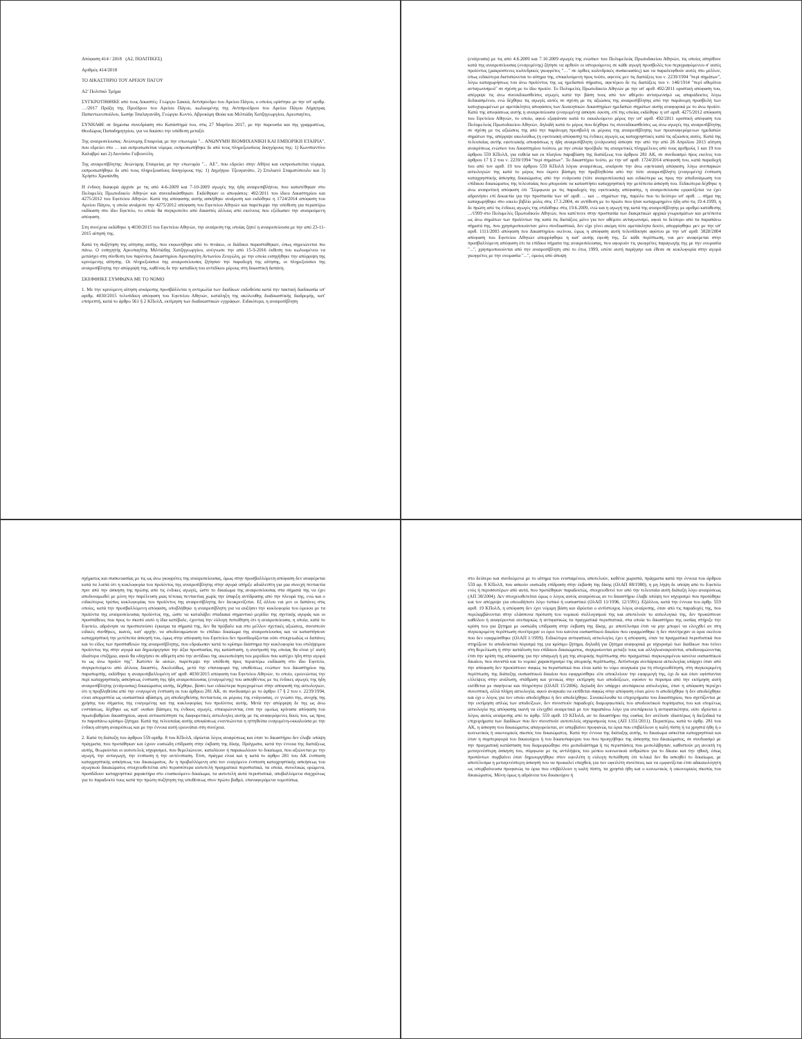Απόφαση 414 / 2018 (Α2, ΠΟΛΙΤΙΚΕΣ)
Αριθμός 414/2018
ΤΟ ΔΙΚΑΣΤΗΡΙΟ ΤΟΥ ΑΡΕΙΟΥ ΠΑΓΟΥ
Α2' Πολιτικό Τμήμα
ΣΥΓΚΡΟΤΗΘΗΚΕ από τους Δικαστές: Γεώργιο Σακκά, Αντιπρόεδρο του Αρείου Πάγου, ο οποίος ορίστηκε με την υπ' αριθμ. …/2017 Πράξη της Προέδρου του Αρείου Πάγου, κωλυομένης της Αντιπροέδρου του Αρείου Πάγου Δήμητρας Παπαντωνοπούλου, Ιωσήφ Τσαλαγανίδη, Γεώργιο Κοντό, Αβροκόμη Θούα και Μιλτιάδη Χατζηγεωργίου, Αρεοπαγίτες.
ΣΥΝΗΛΘΕ σε δημόσια συνεδρίαση στο Κατάστημά του, στις 27 Μαρτίου 2017, με την παρουσία και της γραμματέως, Θεοδώρας Παπαδημητρίου, για να δικάσει την υπόθεση μεταξύ:
Της αναιρεσείουσας: Ανώνυμης Εταιρείας με την επωνυμία "... ΑΝΩΝΥΜΗ ΒΙΟΜΗΧΑΝΙΚΗ ΚΑΙ ΕΜΠΟΡΙΚΗ ΕΤΑΙΡΙΑ", που εδρεύει στο … και εκπροσωπείται νόμιμα, εκπροσωπήθηκε δε από τους πληρεξουσίους δικηγόρους της: 1) Κωνσταντίνο Καλαβρό και 2) Διονύσιο Γαβουνέλη.
Της αναιρεσίβλητης: Ανώνυμης Εταιρείας με την επωνυμία "... ΑΕ", που εδρεύει στην Αθήνα και εκπροσωπείται νόμιμα, εκπροσωπήθηκε δε από τους πληρεξουσίους δικηγόρους της: 1) Δημήτριο Τζουγανάτο, 2) Στυλιανό Σταματόπουλο και 3) Χρήστο Χρυσάνθη.
Η ένδικη διαφορά άρχισε με τις από 4-6-2009 και 7-10-2009 αγωγές της ήδη αναιρεσιβλήτου, που κατατέθηκαν στο Πολυμελές Πρωτοδικείο Αθηνών και συνεκδικάσθηκαν. Εκδόθηκαν οι αποφάσεις: 492/2011 του ίδιου Δικαστηρίου και 4275/2012 του Εφετείου Αθηνών. Κατά της απόφασης αυτής ασκήθηκε αναίρεση και εκδόθηκε η 1724/2014 απόφαση του Αρείου Πάγου, η οποία αναίρεσε την 4275/2012 απόφαση του Εφετείου Αθηνών και παρέπεμψε την υπόθεση για περαιτέρω εκδίκαση στο ίδιο Εφετείο, το οποίο θα συγκροτείτο από δικαστές άλλους από εκείνους που εξέδωσαν την αναιρούμενη απόφαση.
Στη συνέχεια εκδόθηκε η 4030/2015 του Εφετείου Αθηνών, την αναίρεση της οποίας ζητεί η αναιρεσείουσα με την από 23-11-2015 αίτησή της.
Κατά τη συζήτηση της αίτησης αυτής, που εκφωνήθηκε από το πινάκιο, οι διάδικοι παραστάθηκαν, όπως σημειώνεται πιο πάνω. Ο εισηγητής Αρεοπαγίτης Μιλτιάδης Χατζηγεωργίου, ανέγνωσε την από 15-9-2016 έκθεση του κωλυομένου να μετάσχει στη σύνθεση του παρόντος Δικαστηρίου Αρεοπαγίτη Αντωνίου Ζευγώλη, με την οποία εισηγήθηκε την απόρριψη της κρινόμενης αίτησης. Οι πληρεξούσιοι της αναιρεσείουσας ζήτησαν την παραδοχή της αίτησης, οι πληρεξούσιοι της αναιρεσίβλητης την απόρριψή της, καθένας δε την καταδίκη του αντιδίκου μέρους στη δικαστική δαπάνη.
ΣΚΕΦΘΗΚΕ ΣΥΜΦΩΝΑ ΜΕ ΤΟ ΝΟΜΟ
1. Με την κρινόμενη αίτηση αναίρεσης προσβάλλεται η αντιμωλία των διαδίκων εκδοθείσα κατά την τακτική διαδικασία υπ' αριθμ. 4030/2015 τελεσίδικη απόφαση του Εφετείου Αθηνών, κατάληξη της ακόλουθης διαδικαστικής διαδρομής, κατ' επιτρεπτή, κατά το άρθρο 561 § 2 ΚΠολΔ, εκτίμηση των διαδικαστικών εγγράφων. Ειδικότερα, η αναιρεσίβλητη
(ενάγουσα) με τις από 4.6.2009 και 7.10.2009 αγωγές της ενώπιον του Πολυμελούς Πρωτοδικείου Αθηνών, τις οποίες απηύθυνε κατά της αναιρεσείουσας (εναγομένης) ζήτησε να αρθούν οι ιστορούμενες σε κάθε αγωγή προσβολές του περιγραφόμενου σ' αυτές προϊόντος (μακρόστενες κυλινδρικές γκοφρέτες "…" σε όρθιες κυλινδρικές συσκευασίες) και να παραλειφθούν αυτές στο μέλλον, όπως ειδικότερα διατυπώνεται το αίτημα της, επικαλούμενη προς τούτο, αφενός μεν τις διατάξεις του ν. 2239/1994 "περί σημάτων", λόγω καταχωρήσεως του άνω προϊόντος της ως ημεδαπού σήματος, αφετέρου δε τις διατάξεις του ν. 146/1914 "περί αθεμίτου ανταγωνισμού" σε σχέση με το ίδιο προϊόν. Το Πολυμελές Πρωτοδικείο Αθηνών με την υπ' αριθ. 492/2011 οριστική απόφαση του, απέρριψε τις άνω συνεκδικασθείσες αγωγές κατά την βάση τους από τον αθέμιτο ανταγωνισμό ως απαράδεκτες λόγω δεδικασμένου, ενώ δέχθηκε τις αγωγές αυτές σε σχέση με τις αξιώσεις της αναιρεσίβλητης από την παράνομη προσβολή των κατοχυρωμένων με αμετάκλητες αποφάσεις των Διοικητικών Δικαστηρίων ημεδαπών σημάτων αυτής αναφορικά με το άνω προϊόν. Κατά της αποφάσεως αυτής η αναιρεσείουσα (εναγομένη) άσκησε έφεση, επί της οποίας εκδόθηκε η υπ' αριθ. 4275/2012 απόφαση του Εφετείου Αθηνών, το οποίο, αφού εξαφάνισε κατά το εκκαλούμενο μέρος την υπ' αριθ. 492/2011 οριστική απόφαση του Πολυμελούς Πρωτοδικείου Αθηνών, δηλαδή κατά το μέρος που δέχθηκε τις συνεκδικασθείσες ως άνω αγωγές της αναιρεσίβλητης σε σχέση με τις αξιώσεις της από την παράνομη προσβολή εκ μέρους της αναιρεσίβλητης των προαναφερόμενων ημεδαπών σημάτων της, απέρριψε ακολούθως (η εφετειακή απόφαση) τις ένδικες αγωγές ως καταχρηστικές κατά τις αξιώσεις αυτές. Κατά της τελευταίας αυτής εφετειακής αποφάσεως η ήδη αναιρεσίβλητη (ενάγουσα) άσκησε την από την από 26 Απριλίου 2013 αίτηση αναιρέσεως ενώπιον του Δικαστηρίου τούτου, με την οποία προέβαλε τις αναιρετικές πλημμέλειες από τους αριθμούς 1 και 19 του άρθρου 559 ΚΠολΔ, για ευθεία και εκ πλαγίου παραβίαση της διατάξεως του άρθρου 281 ΑΚ, σε συνδυασμό προς εκείνες του άρθρου 17 § 2 του ν. 2239/1994 "περί σημάτων". Το Δικαστήριο τούτο, με την υπ' αριθ. 1724/2014 απόφασή του, κατά παραδοχή του από τον αριθ. 19 του άρθρου 559 ΚΠολΔ λόγου αναιρέσεως, αναίρεσε την άνω εφετειακή απόφαση, λόγω ανεπαρκών αιτιολογιών της κατά το μέρος που έκρινε βάσιμη την προβληθείσα από την τότε αναιρεσίβλητη (εναγομένη) ένσταση καταχρηστικής άσκησης δικαιώματος από την ενάγουσα (τότε αναιρεσείουσα) και ειδικότερα ως προς την αποδυνάμωση του επίδικου δικαιώματος της τελευταίας που μπορούσε να καταστήσει καταχρηστική την μετέπειτα άσκησή του. Ειδικότερα δέχθηκε η άνω αναιρετική απόφαση ότι "Σύμφωνα με τις παραδοχές της εφετειακής απόφασης, η αναιρεσείουσα εμφανίζεται να έχει αδρανήσει επί δεκαετία για την προστασία των υπ' αριθ. ... και ... σημάτων της, παρόλο που το δεύτερο υπ' αριθ. ... σήμα της καταχωρήθηκε στο οικείο βιβλίο μόλις στις 17.3.2004, σε αντίθεση με το πρώτο που ήταν καταχωρημένο ήδη από τις 19.4.1999, η δε πρώτη από τις ένδικες αγωγές της επιδόθηκε στις 19.6.2009, ενώ και η αγωγή της κατά της αναιρεσίβλητης με αριθμό κατάθεσης .../1999 στο Πολυμελές Πρωτοδικείο Αθηνών, που κατέτεινε στην προστασία των διακριτικών αρχικά γνωρισμάτων και μετέπειτα ως άνω σημάτων των προϊόντων της κατά τις διατάξεις μόνο για τον αθέμιτο ανταγωνισμό, αφού το δεύτερο από τα παραπάνω σήματά της, που χρησιμοποιούνταν μόνο συνδυαστικά, δεν είχε γίνει ακόμη τότε αμετάκλητα δεκτό, απορρίφθηκε μεν με την υπ' αριθ. 1111/2003 απόφαση του Δικαστηρίου εκείνου, όμως η απόφαση αυτή τελεσίδικησε αφότου με την υπ' αριθ. 3820/2004 απόφαση του Εφετείου Αθηνών απορρίφθηκε η κατ' αυτής έφεσή της. Σε κάθε περίπτωση, ναι μεν αναφέρεται στην προσβαλλόμενη απόφαση ότι τα επίδικα σήματα της αναιρεσείουσας, που αφορούν τις γκοφρέτες παραγωγής της με την ονομασία "...", χρησιμοποιούνται από την αναιρεσίβλητη από το έτος 1999, οπότε αυτή παρήγαγε και έθεσε σε κυκλοφορία στην αγορά γκοφρέτες με την ονομασία "...", όμοιες από άποψη
σχήματος και συσκευασίας με τις ως άνω γκοφρέτες της αναιρεσείουσας, όμως στην προσβαλλόμενη απόφαση δεν αναφέρεται κατά τα λοιπά ότι η κυκλοφορία του προϊόντος της αναιρεσίβλητης στην αγορά υπήρξε αδιάλειπτη για μια συνεχή πενταετία πριν από την άσκηση της πρώτης από τις ένδικες αγωγές, ώστε το δικαίωμα της αναιρεσείουσας στα σήματά της να έχει αποδυναμωθεί με μόνη την παρέλευση μιας τέτοιας πενταετίας χωρίς την ύπαρξη αντίδρασης από την πλευρά της, ενώ και ο ειδικότερος τρόπος κυκλοφορίας του προϊόντος της αναιρεσίβλητης δεν διευκρινίζεται. Εξ άλλου ναι μεν οι δαπάνες στις οποίες, κατά την προσβαλλόμενη απόφαση, υποβλήθηκε η αναιρεσίβλητη για να αυξήσει την κυκλοφορία του όμοιου με τα προϊόντα της αναιρεσείουσας προϊόντος της, ώστε να καταλάβει σταδιακά σημαντικό μερίδιο της σχετικής αγοράς και οι προσπάθειες που προς το σκοπό αυτό η ίδια κατέβαλε, έχοντας την εύλογη πεποίθηση ότι η αναιρεσείουσα, η οποία, κατά το Εφετείο, αδράνησε να προστατεύσει έγκαιρα τα σήματά της, δεν θα πρόβαλε και στο μέλλον σχετικές αξιώσεις, συνιστούν ειδικές συνθήκες, ικανές, κατ' αρχήν, να αποδυναμώσουν το επίδικο δικαίωμα της αναιρεσείουσας και να καταστήσουν καταχρηστική την μετέπειτα άσκησή του, όμως στην απόφαση του Εφετείου δεν προσδιορίζονται ούτε στοιχειωδώς οι δαπάνες και το είδος των προσπαθειών της αναιρεσίβλητης, που εδραίωσαν κατά το κρίσιμο διάστημα την κυκλοφορία του επιλήψιμου προϊόντος της στην αγορά και δημιούργησαν την άξια προστασίας της κατάσταση, η ανατροπή της οποίας θα είναι γι' αυτή ιδιαίτερα επιζήμια, αφού θα οδηγήσει σε αθέμιτη από την αντίδικο της οικειοποίηση του μεριδίου που κατέχει ήδη στην αγορά το ως άνω προϊόν της". Κατόπιν δε αυτών, παρέπεμψε την υπόθεση προς περαιτέρω εκδίκαση στο ίδιο Εφετείο, συγκροτούμενο από άλλους δικαστές. Ακολούθως, μετά την επαναφορά της υποθέσεως ενώπιον του δικαστηρίου της παραπομπής, εκδόθηκε η αναιρεσιβαλλομένη υπ' αριθ. 4030/2015 απόφαση του Εφετείου Αθηνών, το οποίο, ερευνώντας την περί καταχρηστικής ασκήσεως ένσταση της ήδη αναιρεσείουσας (εναγομένης) του ασκηθέντος με τις ένδικες αγωγές της ήδη αναιρεσίβλητης (ενάγουσας) δικαιώματος αυτής, δέχθηκε, βάσει των ειδικότερα περιεχομένων στην απόφασή της αιτιολογιών, ότι η προβληθείσα από την εναγομένη ένσταση εκ του άρθρου 281 ΑΚ, σε συνδυασμό με το άρθρο 17 § 2 του ν. 2239/1994, είναι απορριπτέα ως ουσιαστικά αβάσιμη, μη αποδειχθείσης πενταετούς εκ μέρους της ενάγουσας, εν γνώσει της, ανοχής της χρήσης του σήματος της εναγομένης και της κυκλοφορίας του προϊόντος αυτής. Μετά την απόρριψη δε της ως άνω ενστάσεως, δέχθηκε ως κατ' ουσίαν βάσιμες τις ένδικες αγωγές, επικυρώνοντας έτσι την ομοίως κρίνασα απόφαση του πρωτοβαθμίου δικαστηρίου, αφού αντικατέστησε τις διαφορετικές αιτιολογίες αυτής με τις αναφερόμενες δικές του, ως προς το παραπάνω κρίσιμο ζήτημα. Κατά της τελευταίας αυτής αποφάσεως εναντιώνεται η ηττηθείσα εναγομένη-εκκαλούσα με την ένδικη αίτηση αναιρέσεως και με την έννοια αυτή ερευνάται στη συνέχεια.
2. Κατά τη διάταξη του άρθρου 559 αριθμ. 8 του ΚΠολΔ, ιδρύεται λόγος αναιρέσεως και όταν το δικαστήριο δεν έλαβε υπόψη πράγματα, που προτάθηκαν και έχουν ουσιώδη επίδραση στην έκβαση της δίκης. Πράγματα, κατά την έννοια της διατάξεως αυτής, θεωρούνται οι αυτοτελείς ισχυρισμοί, που θεμελιώνουν, καταλύουν ή παρακωλύουν το δικαίωμα, που αξιώνεται με την αγωγή, την ανταγωγή, την ένσταση ή την αντένσταση. Έτσι, πράγμα είναι και η κατά το άρθρο 281 του ΑΚ ένσταση καταχρηστικής ασκήσεως του δικαιώματος. Αν η προβαλλόμενη από τον εναγόμενο ένσταση καταχρηστικής ασκήσεως του αγωγικού δικαιώματος στοιχειοθετείται από περισσότερα αυτοτελή πραγματικά περιστατικά, τα οποία, συνολικώς ορώμενα, προσδίδουν καταχρηστικό χαρακτήρα στο ενασκούμενο δικαίωμα, τα αυτοτελή αυτά περιστατικά, υποβαλλόμενα συγχρόνως για το παραδεκτό τους κατά την πρώτη συζήτηση της υποθέσεως στον πρώτο βαθμό, επαναφερόμενα νομοτύπως
στο δεύτερο και συνδεόμενα με το αίτημα του ενισταμένου, αποτελούν, καθένα χωριστά, πράγματα κατά την έννοια του άρθρου 559 αρ. 8 ΚΠολΔ, που ασκούν ουσιώδη επίδραση στην έκβαση της δίκης (ΟλΑΠ 88/1980), η μη λήψη δε υπόψη από το Εφετείο ενός ή περισσοτέρων από αυτά, που προτάθηκαν παραδεκτώς, στοιχειοθετεί τον από την τελευταία αυτή διάταξη λόγο αναιρέσεως (ΑΠ 38/2004). Δεν στοιχειοθετείται όμως ο λόγος αυτός αναιρέσεως αν το δικαστήριο έλαβε υπόψη τον ισχυρισμό που προτάθηκε και τον απέρριψε για οποιοδήποτε λόγο τυπικό ή ουσιαστικό (ΟλΑΠ 11/1996, 12/1991). Εξάλλου, κατά την έννοια του άρθρ. 559 αριθ. 19 ΚΠολΔ, η απόφαση δεν έχει νόμιμη βάση και ιδρύεται ο αντίστοιχος λόγος αναίρεσης, όταν από τις παραδοχές της, που περιλαμβάνονται στην ελάσσονα πρόταση του νομικού συλλογισμού της και αποτελούν το αιτιολογικό της, δεν προκύπτουν καθόλου ή αναφέρονται ανεπαρκώς ή αντιφατικώς τα πραγματικά περιστατικά, στα οποία το δικαστήριο της ουσίας στήριξε την κρίση του για ζήτημα με ουσιώδη επίδραση στην έκβαση της δίκης, με αποτέλεσμα έτσι να μην μπορεί να ελεγχθεί αν στη συγκεκριμένη περίπτωση συνέτρεχαν οι όροι του κανόνα ουσιαστικού δικαίου που εφαρμόσθηκε ή δεν συνέτρεχαν οι όροι εκείνου που δεν εφαρμόσθηκε (ΟλΑΠ 1/1999). Ειδικότερα αντιφατικές αιτιολογίες έχει η απόφαση, όταν τα πραγματικά περιστατικά που στηρίζουν το αποδεικτικό πόρισμά της για κρίσιμο ζήτημα, δηλαδή για ζήτημα αναφορικά με ισχυρισμό των διαδίκων που τείνει στη θεμελίωση ή στην κατάλυση του επίδικου δικαιώματος, συγκρούονται μεταξύ τους και αλληλοαναιρούνται, αποδυναμώνοντας έτσι την κρίση της απόφασης για την υπαγωγή ή μη της ατομικής περίπτωσης στο πραγματικό συγκεκριμένου κανόνα ουσιαστικού δικαίου, που συνιστά και το νομικό χαρακτηρισμό της ατομικής περίπτωσης. Αντίστοιχα ανεπάρκεια αιτιολογίας υπάρχει όταν από την απόφαση δεν προκύπτουν σαφώς τα περιστατικά που είναι κατά το νόμο αναγκαία για τη στοιχειοθέτηση, στη συγκεκριμένη περίπτωση, της διάταξης ουσιαστικού δικαίου που εφαρμόσθηκε είτε αποκλείουν την εφαρμογή της, όχι δε και όταν υφίστανται ελλείψεις στην ανάλυση, στάθμιση και γενικώς στην εκτίμηση των αποδείξεων, εφόσον το πόρισμα από την εκτίμηση αυτή εκτίθεται με σαφήνεια και πληρότητα (ΟλΑΠ 15/2006). Δηλαδή δεν υπάρχει ανεπάρκεια αιτιολογίας, όταν η απόφαση περιέχει συνοπτική, αλλά πλήρη αιτιολογία, αφού αναγκαίο να εκτίθεται σαφώς στην απόφαση είναι μόνο τι αποδείχθηκε ή δεν αποδείχθηκε και όχι ο λόγος για τον οποίο αποδείχθηκε ή δεν αποδείχθηκε. Συνακόλουθα τα επιχειρήματα του δικαστηρίου, που σχετίζονται με την εκτίμηση απλώς των αποδείξεων, δεν συνιστούν παραδοχές διαμορφωτικές του αποδεικτικού πορίσματος του και επομένως αιτιολογία της απόφασης ικανή να ελεγχθεί αναιρετικά με τον παραπάνω λόγο για ανεπάρκεια ή αντιφατικότητα, ούτε ιδρύεται ο λόγος αυτός αναίρεσης από το άρθρ. 559 αριθ. 19 ΚΠολΔ, αν το δικαστήριο της ουσίας δεν ανέλυσε ιδιαιτέρως ή διεξοδικά τα επιχειρήματα των διαδίκων που δεν συνιστούν αυτοτελείς ισχυρισμούς τους (ΑΠ 1351/2011). Περαιτέρω, κατά το άρθρ. 281 του ΑΚ, η άσκηση του δικαιώματος απαγορεύεται, αν υπερβαίνει προφανώς τα όρια που επιβάλλουν η καλή πίστη ή τα χρηστά ήθη ή ο κοινωνικός ή οικονομικός σκοπός του δικαιώματος. Κατά την έννοια της διάταξης αυτής, το δικαίωμα ασκείται καταχρηστικά και όταν η συμπεριφορά του δικαιούχου ή του δικαιοπαρόχου του που προηγήθηκε της άσκησης του δικαιώματος, σε συνδυασμό με την πραγματική κατάσταση που διαμορφώθηκε στο μεσοδιάστημα ή τις περιστάσεις που μεσολάβησαν, καθιστούν μη ανεκτή τη μεταγενέστερη άσκηση του, σύμφωνα με τις αντιλήψεις του μέσου κοινωνικού ανθρώπου για το δίκαιο και την ηθική, όπως προπάντων συμβαίνει όταν δημιουργήθηκε στον οφειλέτη η εύλογη πεποίθηση ότι τελικά δεν θα ασκηθεί το δικαίωμα, με αποτέλεσμα η μεταγενέστερη άσκησή του να προκαλεί επαχθείς για τον οφειλέτη συνέπειες και να εμφανίζεται έτσι αδικαιολόγητη ως υπερβαίνουσα προφανώς τα όρια που επιβάλλουν η καλή πίστη, τα χρηστά ήθη και ο κοινωνικός ή οικονομικός σκοπός του δικαιώματος. Μόνη όμως η αδράνεια του δικαιούχου ή